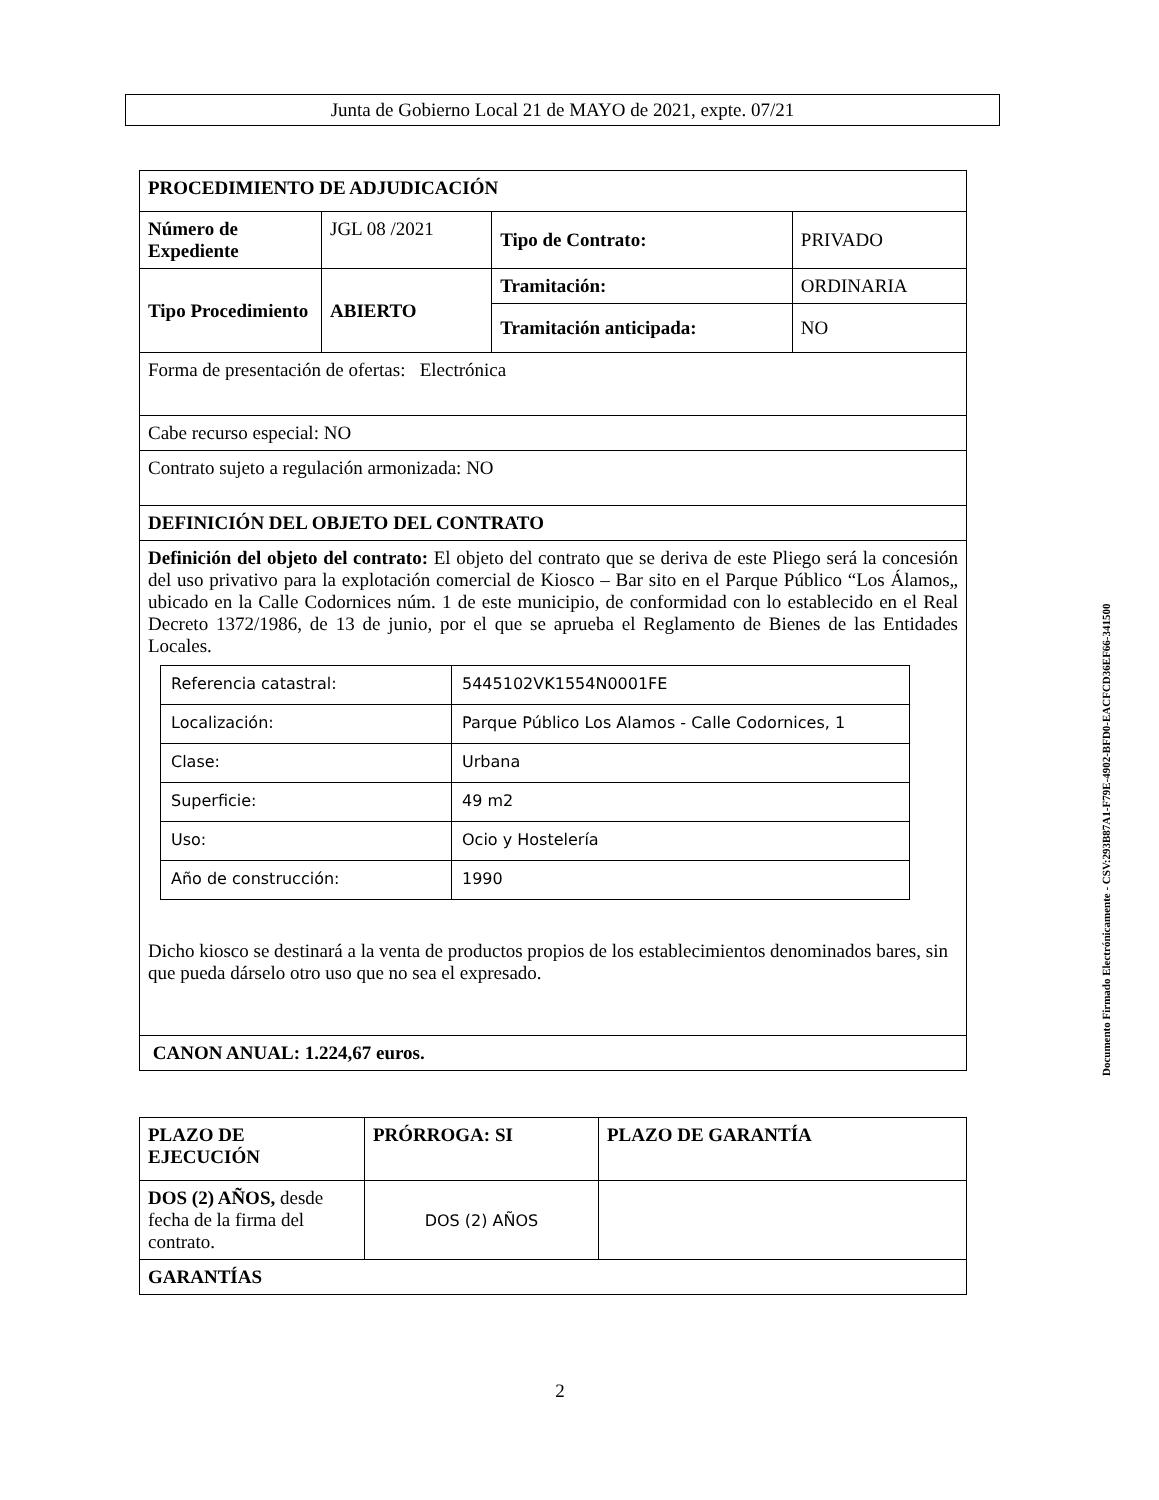Junta de Gobierno Local 21 de MAYO de 2021, expte. 07/21
| PROCEDIMIENTO DE ADJUDICACIÓN | | | |
| Número de Expediente | JGL 08 /2021 | Tipo de Contrato: | PRIVADO |
| Tipo Procedimiento | ABIERTO | Tramitación: | ORDINARIA |
| | | Tramitación anticipada: | NO |
| Forma de presentación de ofertas: Electrónica | | | |
| Cabe recurso especial: NO | | | |
| Contrato sujeto a regulación armonizada: NO | | | |
| DEFINICIÓN DEL OBJETO DEL CONTRATO | | | |
| Definición del objeto del contrato: El objeto del contrato que se deriva de este Pliego será la concesión del uso privativo para la explotación comercial de Kiosco – Bar sito en el Parque Público “Los Álamos„ ubicado en la Calle Codornices núm. 1 de este municipio, de conformidad con lo establecido en el Real Decreto 1372/1986, de 13 de junio, por el que se aprueba el Reglamento de Bienes de las Entidades Locales. / Referencia catastral: / 5445102VK1554N0001FE / / Localización: / Parque Público Los Alamos - Calle Codornices, 1 / / Clase: / Urbana / / Superficie: / 49 m2 / / Uso: / Ocio y Hostelería / / Año de construcción: / 1990 / Dicho kiosco se destinará a la venta de productos propios de los establecimientos denominados bares, sin que pueda dárselo otro uso que no sea el expresado. | | | |
| CANON ANUAL: 1.224,67 euros. | | | |
| PLAZO DE EJECUCIÓN | PRÓRROGA: SI | PLAZO DE GARANTÍA |
| DOS (2) AÑOS, desde fecha de la firma del contrato. | DOS (2) AÑOS | |
| GARANTÍAS | | |
Documento Firmado Electrónicamente - CSV:293B87A1-F79E-4902-BFD0-EACFCD36EF66-341500
2